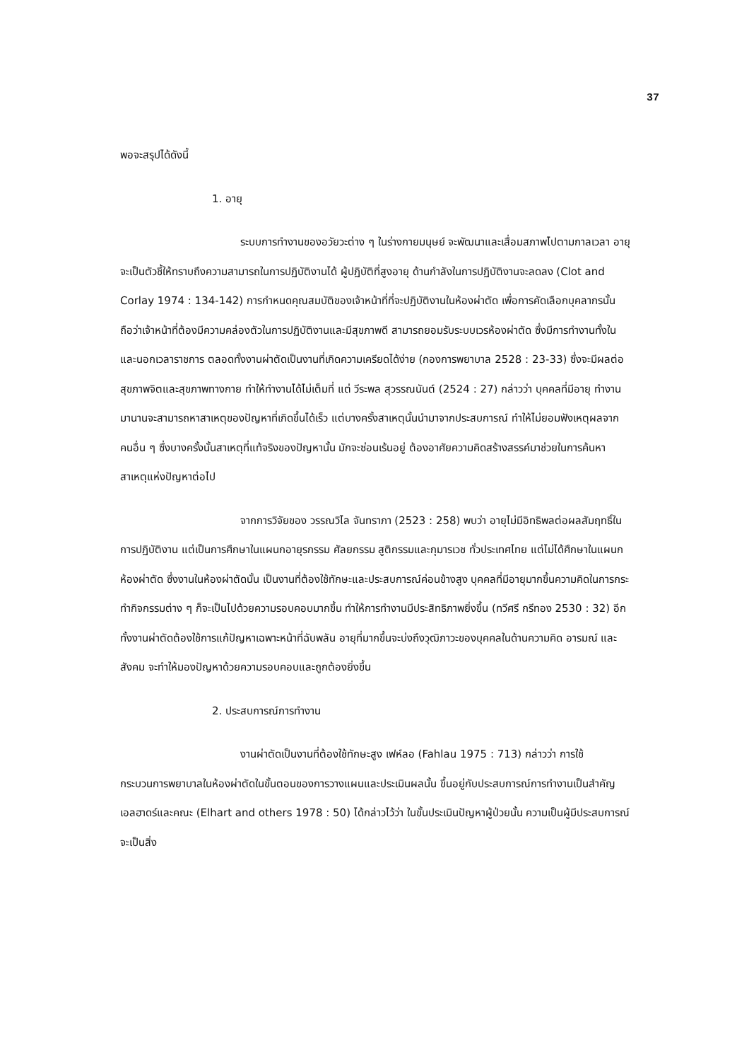37
พอจะสรุปได้ดังนี้
1. อายุ
ระบบการทำงานของอวัยวะต่าง ๆ ในร่างกายมนุษย์ จะพัฒนาและเสื่อมสภาพไปตามกาลเวลา อายุจะเป็นตัวชี้ให้ทราบถึงความสามารถในการปฏิบัติงานได้ ผู้ปฏิบัติที่สูงอายุ ด้านกำลังในการปฏิบัติงานจะลดลง (Clot and Corlay 1974 : 134-142) การกำหนดคุณสมบัติของเจ้าหน้าที่ที่จะปฏิบัติงานในห้องผ่าตัด เพื่อการคัดเลือกบุคลากรนั้น ถือว่าเจ้าหน้าที่ต้องมีความคล่องตัวในการปฏิบัติงานและมีสุขภาพดี สามารถยอมรับระบบเวรห้องผ่าตัด ซึ่งมีการทำงานทั้งในและนอกเวลาราชการ ตลอดทั้งงานผ่าตัดเป็นงานที่เกิดความเครียดได้ง่าย (กองการพยาบาล 2528 : 23-33) ซึ่งจะมีผลต่อสุขภาพจิตและสุขภาพทางกาย ทำให้ทำงานได้ไม่เต็มที่ แต่ วีระพล สุวรรณนันต์ (2524 : 27) กล่าวว่า บุคคลที่มีอายุ ทำงานมานานจะสามารถหาสาเหตุของปัญหาที่เกิดขึ้นได้เร็ว แต่บางครั้งสาเหตุนั้นนำมาจากประสบการณ์ ทำให้ไม่ยอมฟังเหตุผลจากคนอื่น ๆ ซึ่งบางครั้งนั้นสาเหตุที่แท้จริงของปัญหานั้น มักจะซ่อนเร้นอยู่ ต้องอาศัยความคิดสร้างสรรค์มาช่วยในการค้นหาสาเหตุแห่งปัญหาต่อไป
จากการวิจัยของ วรรณวิไล จันทราภา (2523 : 258) พบว่า อายุไม่มีอิทธิพลต่อผลสัมฤทธิ์ในการปฏิบัติงาน แต่เป็นการศึกษาในแผนกอายุรกรรม ศัลยกรรม สูติกรรมและกุมารเวช ทั่วประเทศไทย แต่ไม่ได้ศึกษาในแผนกห้องผ่าตัด ซึ่งงานในห้องผ่าตัดนั้น เป็นงานที่ต้องใช้ทักษะและประสบการณ์ค่อนข้างสูง บุคคลที่มีอายุมากขึ้นความคิดในการกระทำกิจกรรมต่าง ๆ ก็จะเป็นไปด้วยความรอบคอบมากขึ้น ทำให้การทำงานมีประสิทธิภาพยิ่งขึ้น (ทวีศรี กรีทอง 2530 : 32) อีกทั้งงานผ่าตัดต้องใช้การแก้ปัญหาเฉพาะหน้าที่ฉับพลัน อายุที่มากขึ้นจะบ่งถึงวุฒิภาวะของบุคคลในด้านความคิด อารมณ์ และสังคม จะทำให้มองปัญหาด้วยความรอบคอบและถูกต้องยิ่งขึ้น
2. ประสบการณ์การทำงาน
งานผ่าตัดเป็นงานที่ต้องใช้ทักษะสูง เฟห์ลอ (Fahlau 1975 : 713) กล่าวว่า การใช้กระบวนการพยาบาลในห้องผ่าตัดในขั้นตอนของการวางแผนและประเมินผลนั้น ขึ้นอยู่กับประสบการณ์การทำงานเป็นสำคัญ เอลฮาดร์และคณะ (Elhart and others 1978 : 50) ได้กล่าวไว้ว่า ในขั้นประเมินปัญหาผู้ป่วยนั้น ความเป็นผู้มีประสบการณ์จะเป็นสิ่ง